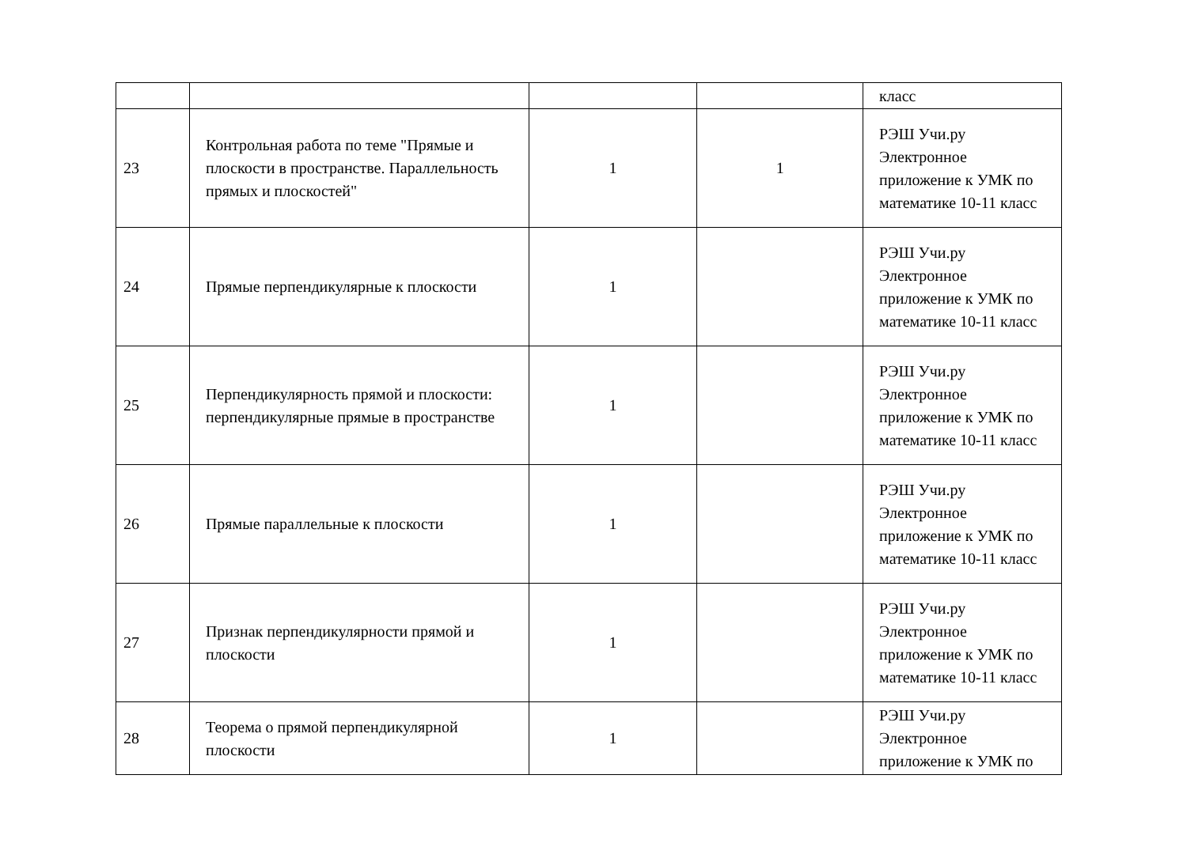| | | | | класс |
| 23 | Контрольная работа по теме "Прямые и плоскости в пространстве. Параллельность прямых и плоскостей" | 1 | 1 | РЭШ Учи.ру Электронное приложение к УМК по математике 10-11 класс |
| 24 | Прямые перпендикулярные к плоскости | 1 | | РЭШ Учи.ру Электронное приложение к УМК по математике 10-11 класс |
| 25 | Перпендикулярность прямой и плоскости: перпендикулярные прямые в пространстве | 1 | | РЭШ Учи.ру Электронное приложение к УМК по математике 10-11 класс |
| 26 | Прямые параллельные к плоскости | 1 | | РЭШ Учи.ру Электронное приложение к УМК по математике 10-11 класс |
| 27 | Признак перпендикулярности прямой и плоскости | 1 | | РЭШ Учи.ру Электронное приложение к УМК по математике 10-11 класс |
| 28 | Теорема о прямой перпендикулярной плоскости | 1 | | РЭШ Учи.ру Электронное приложение к УМК по |